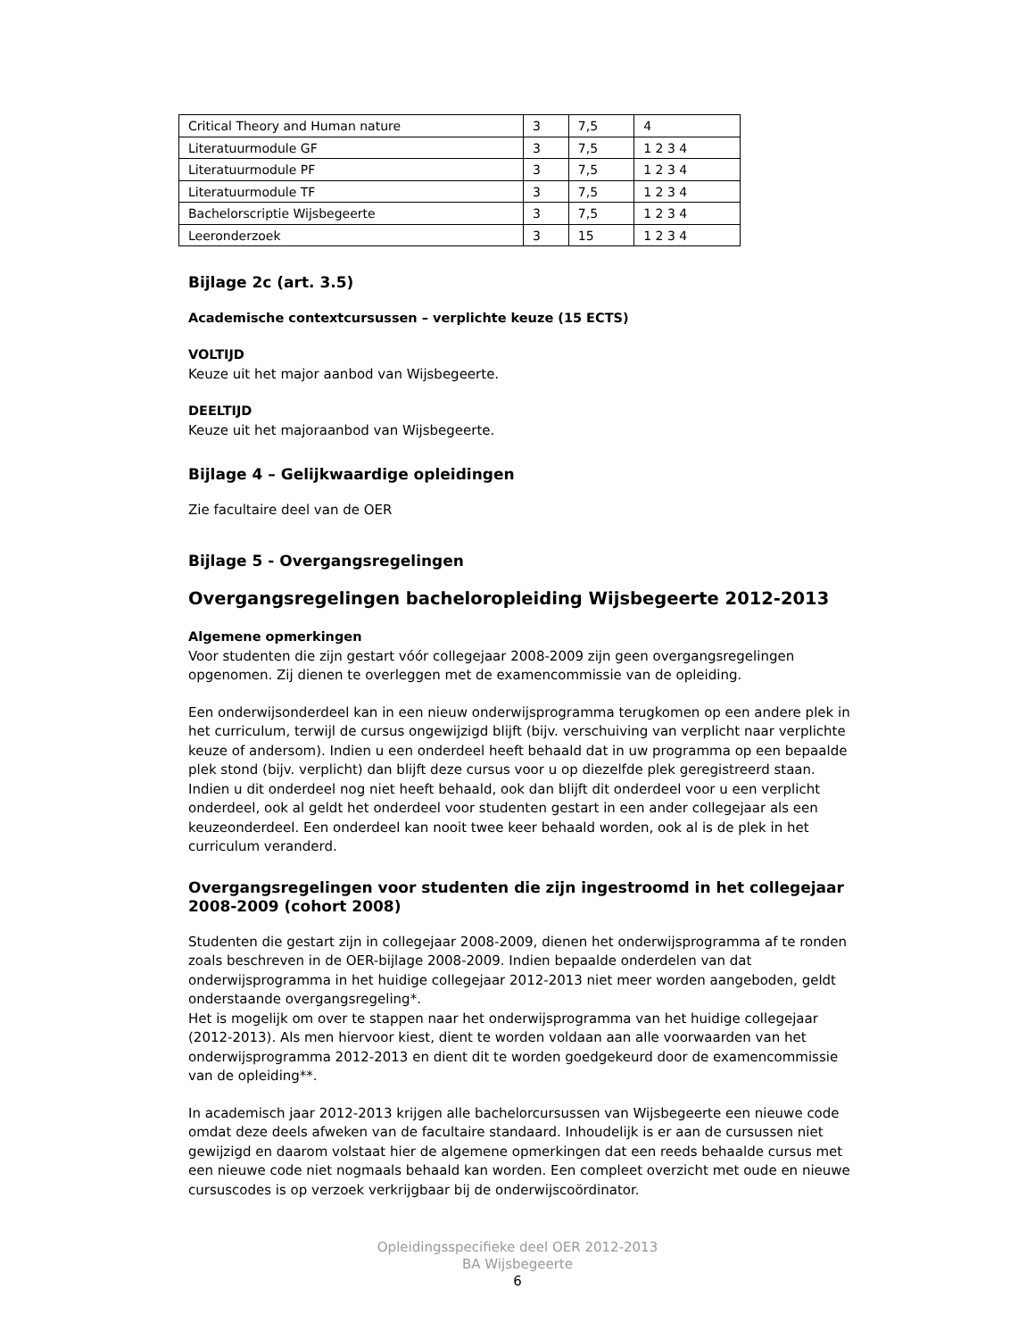| Critical Theory and Human nature | 3 | 7,5 | 4 |
| Literatuurmodule GF | 3 | 7,5 | 1 2 3 4 |
| Literatuurmodule PF | 3 | 7,5 | 1 2 3 4 |
| Literatuurmodule TF | 3 | 7,5 | 1 2 3 4 |
| Bachelorscriptie Wijsbegeerte | 3 | 7,5 | 1 2 3 4 |
| Leeronderzoek | 3 | 15 | 1 2 3 4 |
Bijlage 2c (art. 3.5)
Academische contextcursussen – verplichte keuze (15 ECTS)
VOLTIJD
Keuze uit het major aanbod van Wijsbegeerte.
DEELTIJD
Keuze uit het majoraanbod van Wijsbegeerte.
Bijlage 4 – Gelijkwaardige opleidingen
Zie facultaire deel van de OER
Bijlage 5 - Overgangsregelingen
Overgangsregelingen bacheloropleiding Wijsbegeerte 2012-2013
Algemene opmerkingen
Voor studenten die zijn gestart vóór collegejaar 2008-2009 zijn geen overgangsregelingen opgenomen. Zij dienen te overleggen met de examencommissie van de opleiding.
Een onderwijsonderdeel kan in een nieuw onderwijsprogramma terugkomen op een andere plek in het curriculum, terwijl de cursus ongewijzigd blijft (bijv. verschuiving van verplicht naar verplichte keuze of andersom). Indien u een onderdeel heeft behaald dat in uw programma op een bepaalde plek stond (bijv. verplicht) dan blijft deze cursus voor u op diezelfde plek geregistreerd staan. Indien u dit onderdeel nog niet heeft behaald, ook dan blijft dit onderdeel voor u een verplicht onderdeel, ook al geldt het onderdeel voor studenten gestart in een ander collegejaar als een keuzeonderdeel. Een onderdeel kan nooit twee keer behaald worden, ook al is de plek in het curriculum veranderd.
Overgangsregelingen voor studenten die zijn ingestroomd in het collegejaar 2008-2009 (cohort 2008)
Studenten die gestart zijn in collegejaar 2008-2009, dienen het onderwijsprogramma af te ronden zoals beschreven in de OER-bijlage 2008-2009. Indien bepaalde onderdelen van dat onderwijsprogramma in het huidige collegejaar 2012-2013 niet meer worden aangeboden, geldt onderstaande overgangsregeling*.
Het is mogelijk om over te stappen naar het onderwijsprogramma van het huidige collegejaar (2012-2013). Als men hiervoor kiest, dient te worden voldaan aan alle voorwaarden van het onderwijsprogramma 2012-2013 en dient dit te worden goedgekeurd door de examencommissie van de opleiding**.
In academisch jaar 2012-2013 krijgen alle bachelorcursussen van Wijsbegeerte een nieuwe code omdat deze deels afweken van de facultaire standaard. Inhoudelijk is er aan de cursussen niet gewijzigd en daarom volstaat hier de algemene opmerkingen dat een reeds behaalde cursus met een nieuwe code niet nogmaals behaald kan worden. Een compleet overzicht met oude en nieuwe cursuscodes is op verzoek verkrijgbaar bij de onderwijscoördinator.
Opleidingsspecifieke deel OER 2012-2013
BA Wijsbegeerte
6